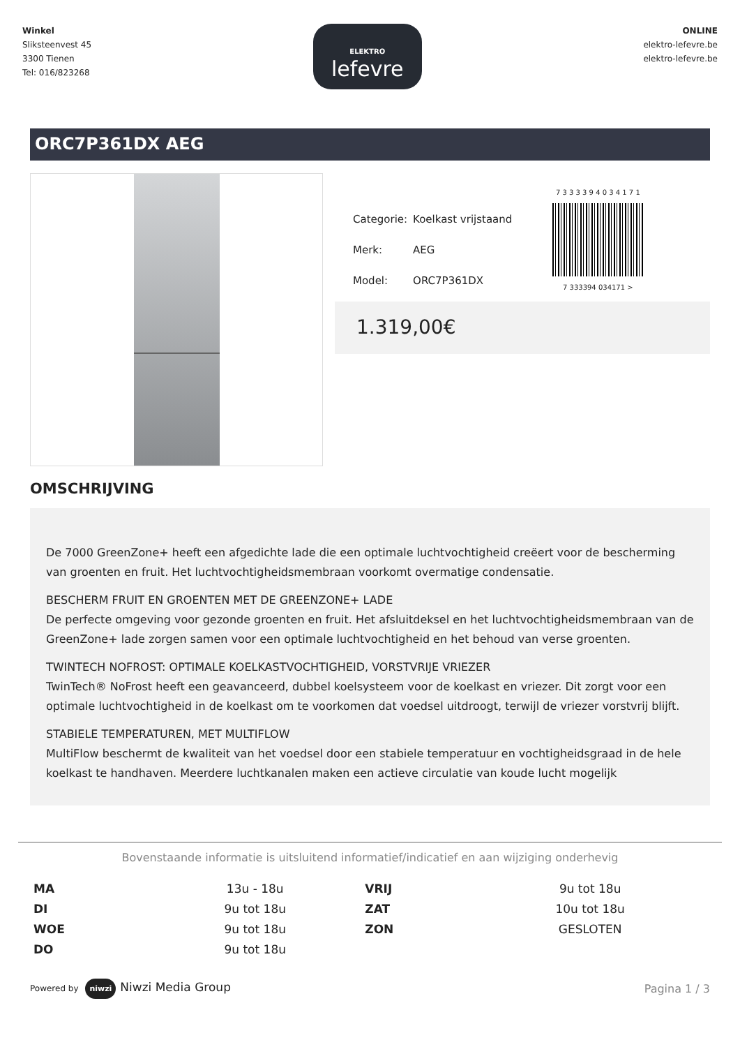Winkel
Sliksteenvest 45
3300 Tienen
Tel: 016/823268
ELEKTRO
lefevre
ONLINE
elektro-lefevre.be
elektro-lefevre.be
ORC7P361DX AEG
| Categorie: | Koelkast vrijstaand |
| Merk: | AEG |
| Model: | ORC7P361DX |
7 3 3 3 3 9 4 0 3 4 1 7 1
7 333394 034171 >
1.319,00€
OMSCHRIJVING
De 7000 GreenZone+ heeft een afgedichte lade die een optimale luchtvochtigheid creëert voor de bescherming van groenten en fruit. Het luchtvochtigheidsmembraan voorkomt overmatige condensatie.
BESCHERM FRUIT EN GROENTEN MET DE GREENZONE+ LADE
De perfecte omgeving voor gezonde groenten en fruit. Het afsluitdeksel en het luchtvochtigheidsmembraan van de GreenZone+ lade zorgen samen voor een optimale luchtvochtigheid en het behoud van verse groenten.
TWINTECH NOFROST: OPTIMALE KOELKASTVOCHTIGHEID, VORSTVRIJE VRIEZER
TwinTech® NoFrost heeft een geavanceerd, dubbel koelsysteem voor de koelkast en vriezer. Dit zorgt voor een optimale luchtvochtigheid in de koelkast om te voorkomen dat voedsel uitdroogt, terwijl de vriezer vorstvrij blijft.
STABIELE TEMPERATUREN, MET MULTIFLOW
MultiFlow beschermt de kwaliteit van het voedsel door een stabiele temperatuur en vochtigheidsgraad in de hele koelkast te handhaven. Meerdere luchtkanalen maken een actieve circulatie van koude lucht mogelijk
Bovenstaande informatie is uitsluitend informatief/indicatief en aan wijziging onderhevig
| MA | 13u - 18u | VRIJ | 9u tot 18u |
| DI | 9u tot 18u | ZAT | 10u tot 18u |
| WOE | 9u tot 18u | ZON | GESLOTEN |
| DO | 9u tot 18u | | |
Powered by niwzi Niwzi Media Group
Pagina 1 / 3